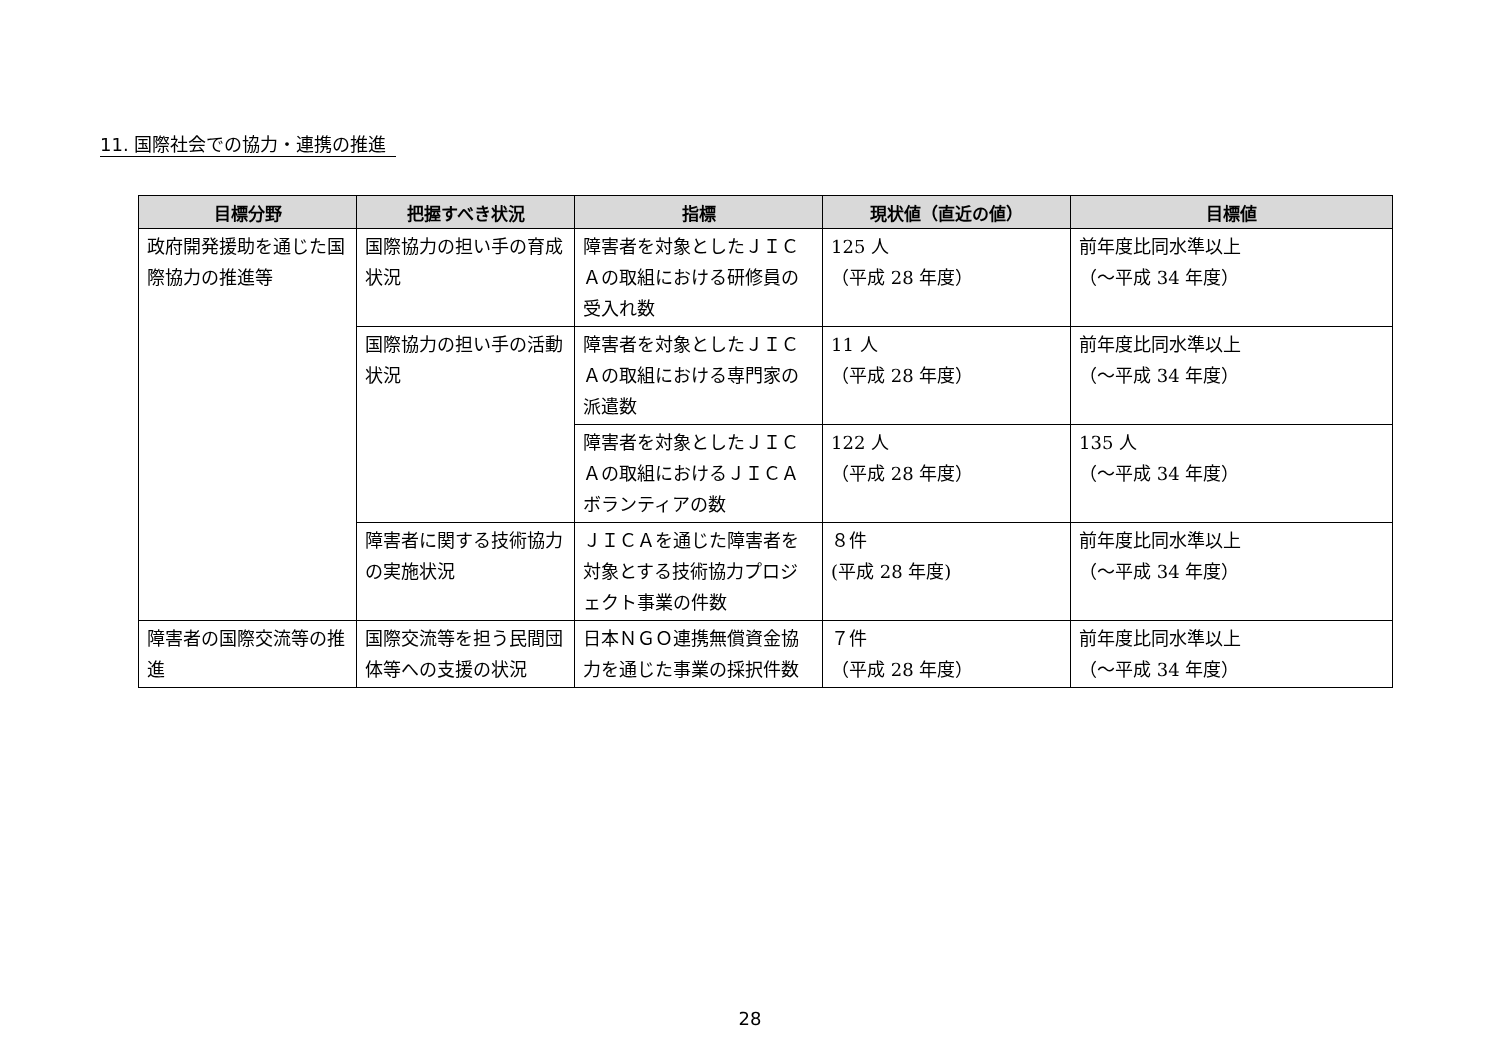11. 国際社会での協力・連携の推進
| 目標分野 | 把握すべき状況 | 指標 | 現状値（直近の値） | 目標値 |
| --- | --- | --- | --- | --- |
| 政府開発援助を通じた国際協力の推進等 | 国際協力の担い手の育成状況 | 障害者を対象としたＪＩＣＡの取組における研修員の受入れ数 | 125 人 （平成 28 年度） | 前年度比同水準以上 （～平成 34 年度） |
| | 国際協力の担い手の活動状況 | 障害者を対象としたＪＩＣＡの取組における専門家の派遣数 | 11 人 （平成 28 年度） | 前年度比同水準以上 （～平成 34 年度） |
| | | 障害者を対象としたＪＩＣＡの取組におけるＪＩＣＡボランティアの数 | 122 人 （平成 28 年度） | 135 人 （～平成 34 年度） |
| | 障害者に関する技術協力の実施状況 | ＪＩＣＡを通じた障害者を対象とする技術協力プロジェクト事業の件数 | ８件 (平成 28 年度) | 前年度比同水準以上 （～平成 34 年度） |
| 障害者の国際交流等の推進 | 国際交流等を担う民間団体等への支援の状況 | 日本ＮＧＯ連携無償資金協力を通じた事業の採択件数 | ７件 （平成 28 年度） | 前年度比同水準以上 （～平成 34 年度） |
28